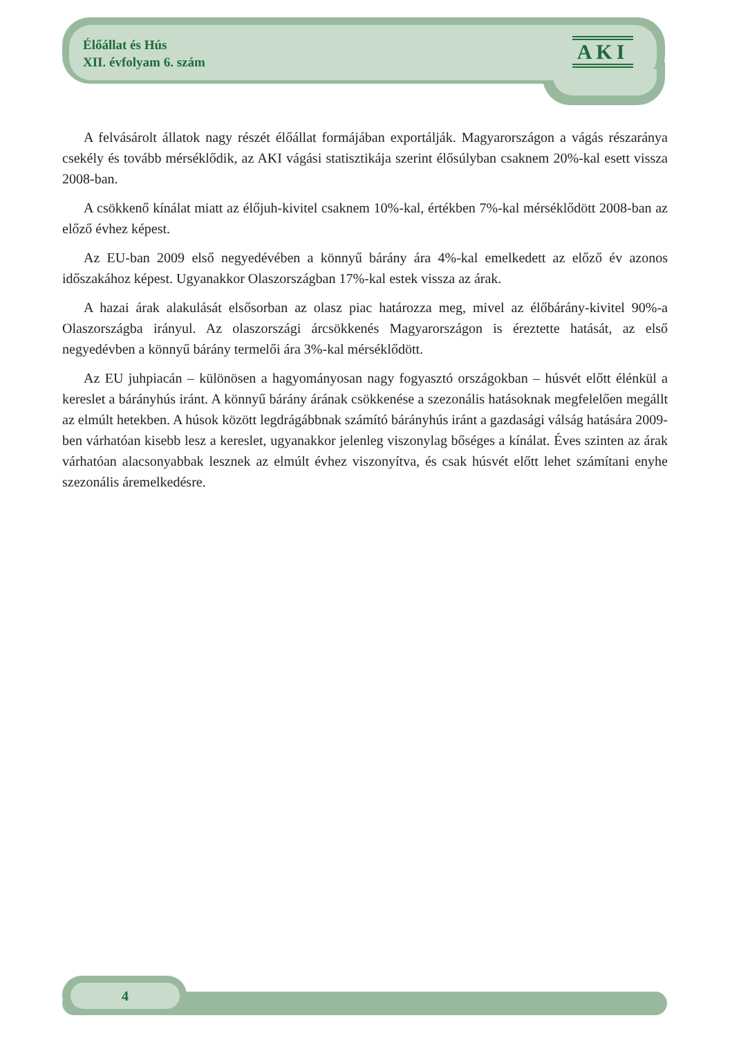Élőállat és Hús
XII. évfolyam 6. szám
AKI
A felvásárolt állatok nagy részét élőállat formájában exportálják. Magyarországon a vágás részaránya csekély és tovább mérséklődik, az AKI vágási statisztikája szerint élősúlyban csaknem 20%-kal esett vissza 2008-ban.
A csökkenő kínálat miatt az élőjuh-kivitel csaknem 10%-kal, értékben 7%-kal mérséklődött 2008-ban az előző évhez képest.
Az EU-ban 2009 első negyedévében a könnyű bárány ára 4%-kal emelkedett az előző év azonos időszakához képest. Ugyanakkor Olaszországban 17%-kal estek vissza az árak.
A hazai árak alakulását elsősorban az olasz piac határozza meg, mivel az élőbárány-kivitel 90%-a Olaszországba irányul. Az olaszországi árcsökkenés Magyarországon is éreztette hatását, az első negyedévben a könnyű bárány termelői ára 3%-kal mérséklődött.
Az EU juhpiacán – különösen a hagyományosan nagy fogyasztó országokban – húsvét előtt élénkül a kereslet a bárányhús iránt. A könnyű bárány árának csökkenése a szezonális hatásoknak megfelelően megállt az elmúlt hetekben. A húsok között legdrágábbnak számító bárányhús iránt a gazdasági válság hatására 2009-ben várhatóan kisebb lesz a kereslet, ugyanakkor jelenleg viszonylag bőséges a kínálat. Éves szinten az árak várhatóan alacsonyabbak lesznek az elmúlt évhez viszonyítva, és csak húsvét előtt lehet számítani enyhe szezonális áremelkedésre.
4